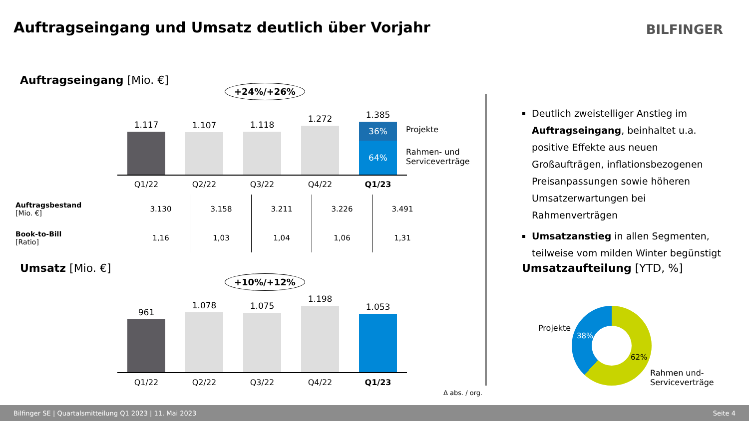Auftragseingang und Umsatz deutlich über Vorjahr
BILFINGER
Auftragseingang [Mio. €]
+24%/+26%
1.117
1.107
1.118
1.272
1.385
36%
64%
Projekte
Rahmen- und
Serviceverträge
Q1/22 Q2/22 Q3/22 Q4/22 Q1/23
| Auftragsbestand [Mio. €] | 3.130 | 3.158 | 3.211 | 3.226 | 3.491 |
| Book-to-Bill [Ratio] | 1,16 | 1,03 | 1,04 | 1,06 | 1,31 |
Umsatz [Mio. €]
+10%/+12%
961
1.078
1.075
1.198
1.053
Q1/22 Q2/22 Q3/22 Q4/22 Q1/23
Δ abs. / org.
Deutlich zweistelliger Anstieg im Auftragseingang, beinhaltet u.a. positive Effekte aus neuen Großaufträgen, inflationsbezogenen Preisanpassungen sowie höheren Umsatzerwartungen bei Rahmenverträgen
Umsatzanstieg in allen Segmenten, teilweise vom milden Winter begünstigt
Umsatzaufteilung [YTD, %]
Projekte
38%
62%
Rahmen und-
Serviceverträge
Bilfinger SE | Quartalsmitteilung Q1 2023 | 11. Mai 2023 Seite 4